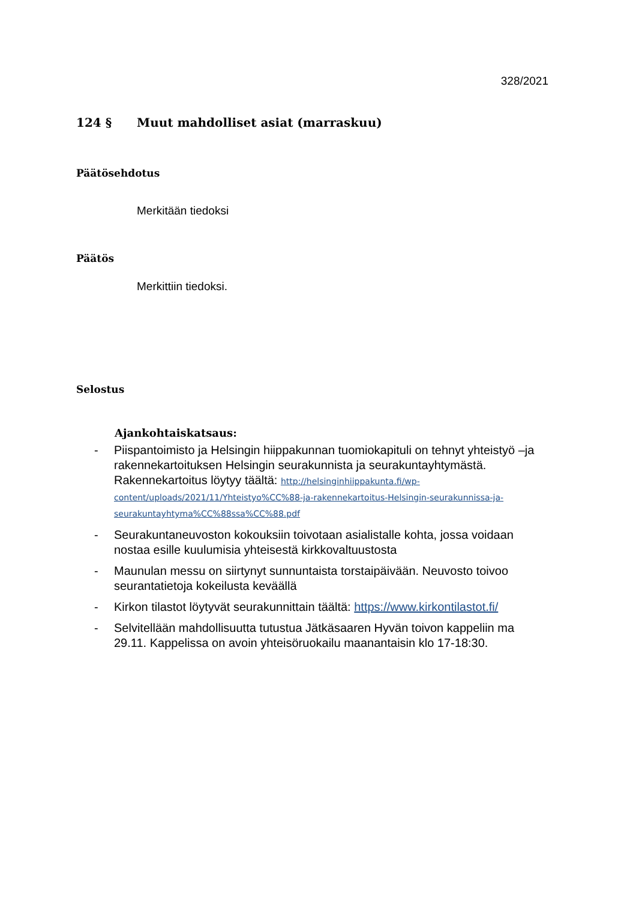328/2021
124 § Muut mahdolliset asiat (marraskuu)
Päätösehdotus
Merkitään tiedoksi
Päätös
Merkittiin tiedoksi.
Selostus
Ajankohtaiskatsaus:
- Piispantoimisto ja Helsingin hiippakunnan tuomiokapituli on tehnyt yhteistyö –ja rakennekartoituksen Helsingin seurakunnista ja seurakuntayhtymästä. Rakennekartoitus löytyy täältä: http://helsinginhiippakunta.fi/wp-content/uploads/2021/11/Yhteistyo%CC%88-ja-rakennekartoitus-Helsingin-seurakunnissa-ja-seurakuntayhtyma%CC%88ssa%CC%88.pdf
- Seurakuntaneuvoston kokouksiin toivotaan asialistalle kohta, jossa voidaan nostaa esille kuulumisia yhteisestä kirkkovaltuustosta
- Maunulan messu on siirtynyt sunnuntaista torstaipäivään. Neuvosto toivoo seurantatietoja kokeilusta keväällä
- Kirkon tilastot löytyvät seurakunnittain täältä: https://www.kirkontilastot.fi/
- Selvitellään mahdollisuutta tutustua Jätkäsaaren Hyvän toivon kappeliin ma 29.11. Kappelissa on avoin yhteisöruokailu maanantaisin klo 17-18:30.